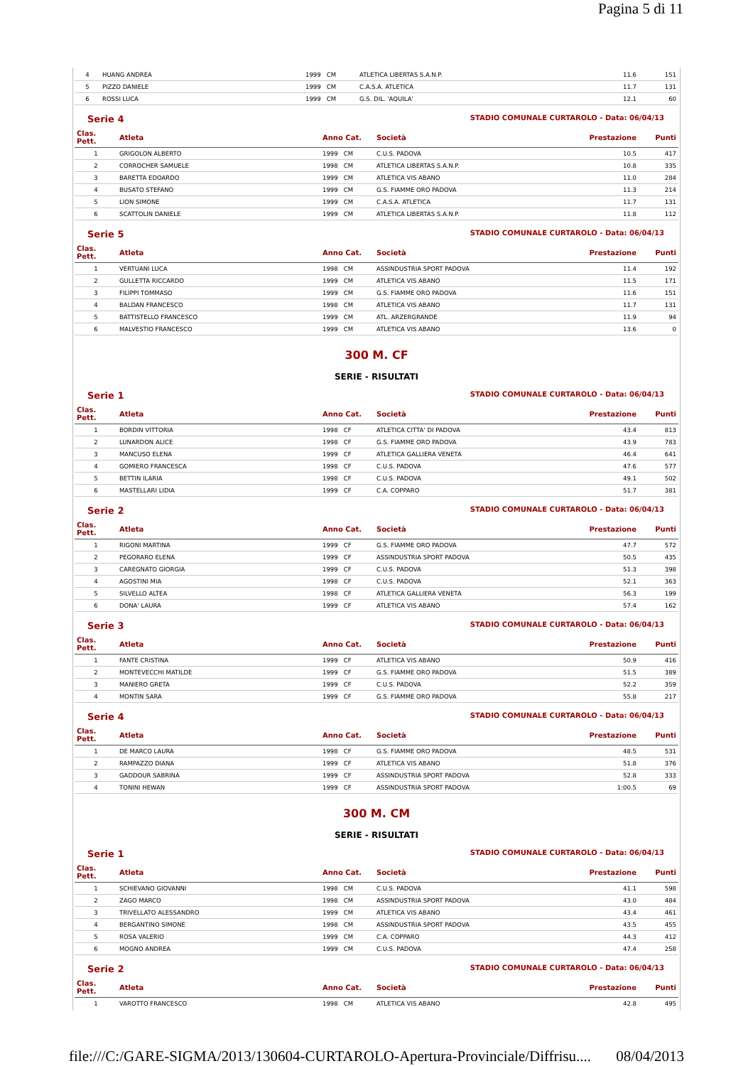Pagina 5 di 11
| 4 | HUANG ANDREA | 1999 CM | ATLETICA LIBERTAS S.A.N.P. | 11.6 | 151 |
| 5 | PIZZO DANIELE | 1999 CM | C.A.S.A. ATLETICA | 11.7 | 131 |
| 6 | ROSSI LUCA | 1999 CM | G.S. DIL. 'AQUILA' | 12.1 | 60 |
Serie 4 STADIO COMUNALE CURTAROLO - Data: 06/04/13
| Clas. Pett. | Atleta | Anno Cat. | Società | Prestazione | Punti |
| --- | --- | --- | --- | --- | --- |
| 1 | GRIGOLON ALBERTO | 1999 CM | C.U.S. PADOVA | 10.5 | 417 |
| 2 | CORROCHER SAMUELE | 1998 CM | ATLETICA LIBERTAS S.A.N.P. | 10.8 | 335 |
| 3 | BARETTA EDOARDO | 1999 CM | ATLETICA VIS ABANO | 11.0 | 284 |
| 4 | BUSATO STEFANO | 1999 CM | G.S. FIAMME ORO PADOVA | 11.3 | 214 |
| 5 | LION SIMONE | 1999 CM | C.A.S.A. ATLETICA | 11.7 | 131 |
| 6 | SCATTOLIN DANIELE | 1999 CM | ATLETICA LIBERTAS S.A.N.P. | 11.8 | 112 |
Serie 5 STADIO COMUNALE CURTAROLO - Data: 06/04/13
| Clas. Pett. | Atleta | Anno Cat. | Società | Prestazione | Punti |
| --- | --- | --- | --- | --- | --- |
| 1 | VERTUANI LUCA | 1998 CM | ASSINDUSTRIA SPORT PADOVA | 11.4 | 192 |
| 2 | GULLETTA RICCARDO | 1999 CM | ATLETICA VIS ABANO | 11.5 | 171 |
| 3 | FILIPPI TOMMASO | 1999 CM | G.S. FIAMME ORO PADOVA | 11.6 | 151 |
| 4 | BALDAN FRANCESCO | 1998 CM | ATLETICA VIS ABANO | 11.7 | 131 |
| 5 | BATTISTELLO FRANCESCO | 1999 CM | ATL. ARZERGRANDE | 11.9 | 94 |
| 6 | MALVESTIO FRANCESCO | 1999 CM | ATLETICA VIS ABANO | 13.6 | 0 |
300 M. CF
SERIE - RISULTATI
Serie 1 STADIO COMUNALE CURTAROLO - Data: 06/04/13
| Clas. Pett. | Atleta | Anno Cat. | Società | Prestazione | Punti |
| --- | --- | --- | --- | --- | --- |
| 1 | BORDIN VITTORIA | 1998 CF | ATLETICA CITTA' DI PADOVA | 43.4 | 813 |
| 2 | LUNARDON ALICE | 1998 CF | G.S. FIAMME ORO PADOVA | 43.9 | 783 |
| 3 | MANCUSO ELENA | 1999 CF | ATLETICA GALLIERA VENETA | 46.4 | 641 |
| 4 | GOMIERO FRANCESCA | 1998 CF | C.U.S. PADOVA | 47.6 | 577 |
| 5 | BETTIN ILARIA | 1998 CF | C.U.S. PADOVA | 49.1 | 502 |
| 6 | MASTELLARI LIDIA | 1999 CF | C.A. COPPARO | 51.7 | 381 |
Serie 2 STADIO COMUNALE CURTAROLO - Data: 06/04/13
| Clas. Pett. | Atleta | Anno Cat. | Società | Prestazione | Punti |
| --- | --- | --- | --- | --- | --- |
| 1 | RIGONI MARTINA | 1999 CF | G.S. FIAMME ORO PADOVA | 47.7 | 572 |
| 2 | PEGORARO ELENA | 1999 CF | ASSINDUSTRIA SPORT PADOVA | 50.5 | 435 |
| 3 | CAREGNATO GIORGIA | 1999 CF | C.U.S. PADOVA | 51.3 | 398 |
| 4 | AGOSTINI MIA | 1998 CF | C.U.S. PADOVA | 52.1 | 363 |
| 5 | SILVELLO ALTEA | 1998 CF | ATLETICA GALLIERA VENETA | 56.3 | 199 |
| 6 | DONA' LAURA | 1999 CF | ATLETICA VIS ABANO | 57.4 | 162 |
Serie 3 STADIO COMUNALE CURTAROLO - Data: 06/04/13
| Clas. Pett. | Atleta | Anno Cat. | Società | Prestazione | Punti |
| --- | --- | --- | --- | --- | --- |
| 1 | FANTE CRISTINA | 1999 CF | ATLETICA VIS ABANO | 50.9 | 416 |
| 2 | MONTEVECCHI MATILDE | 1999 CF | G.S. FIAMME ORO PADOVA | 51.5 | 389 |
| 3 | MANIERO GRETA | 1999 CF | C.U.S. PADOVA | 52.2 | 359 |
| 4 | MONTIN SARA | 1999 CF | G.S. FIAMME ORO PADOVA | 55.8 | 217 |
Serie 4 STADIO COMUNALE CURTAROLO - Data: 06/04/13
| Clas. Pett. | Atleta | Anno Cat. | Società | Prestazione | Punti |
| --- | --- | --- | --- | --- | --- |
| 1 | DE MARCO LAURA | 1998 CF | G.S. FIAMME ORO PADOVA | 48.5 | 531 |
| 2 | RAMPAZZO DIANA | 1999 CF | ATLETICA VIS ABANO | 51.8 | 376 |
| 3 | GADDOUR SABRINA | 1999 CF | ASSINDUSTRIA SPORT PADOVA | 52.8 | 333 |
| 4 | TONINI HEWAN | 1999 CF | ASSINDUSTRIA SPORT PADOVA | 1:00.5 | 69 |
300 M. CM
SERIE - RISULTATI
Serie 1 STADIO COMUNALE CURTAROLO - Data: 06/04/13
| Clas. Pett. | Atleta | Anno Cat. | Società | Prestazione | Punti |
| --- | --- | --- | --- | --- | --- |
| 1 | SCHIEVANO GIOVANNI | 1998 CM | C.U.S. PADOVA | 41.1 | 598 |
| 2 | ZAGO MARCO | 1998 CM | ASSINDUSTRIA SPORT PADOVA | 43.0 | 484 |
| 3 | TRIVELLATO ALESSANDRO | 1999 CM | ATLETICA VIS ABANO | 43.4 | 461 |
| 4 | BERGANTINO SIMONE | 1998 CM | ASSINDUSTRIA SPORT PADOVA | 43.5 | 455 |
| 5 | ROSA VALERIO | 1999 CM | C.A. COPPARO | 44.3 | 412 |
| 6 | MOGNO ANDREA | 1999 CM | C.U.S. PADOVA | 47.4 | 258 |
Serie 2 STADIO COMUNALE CURTAROLO - Data: 06/04/13
| Clas. Pett. | Atleta | Anno Cat. | Società | Prestazione | Punti |
| --- | --- | --- | --- | --- | --- |
| 1 | VAROTTO FRANCESCO | 1998 CM | ATLETICA VIS ABANO | 42.8 | 495 |
file:///C:/GARE-SIGMA/2013/130604-CURTAROLO-Apertura-Provinciale/Diffrisu.... 08/04/2013